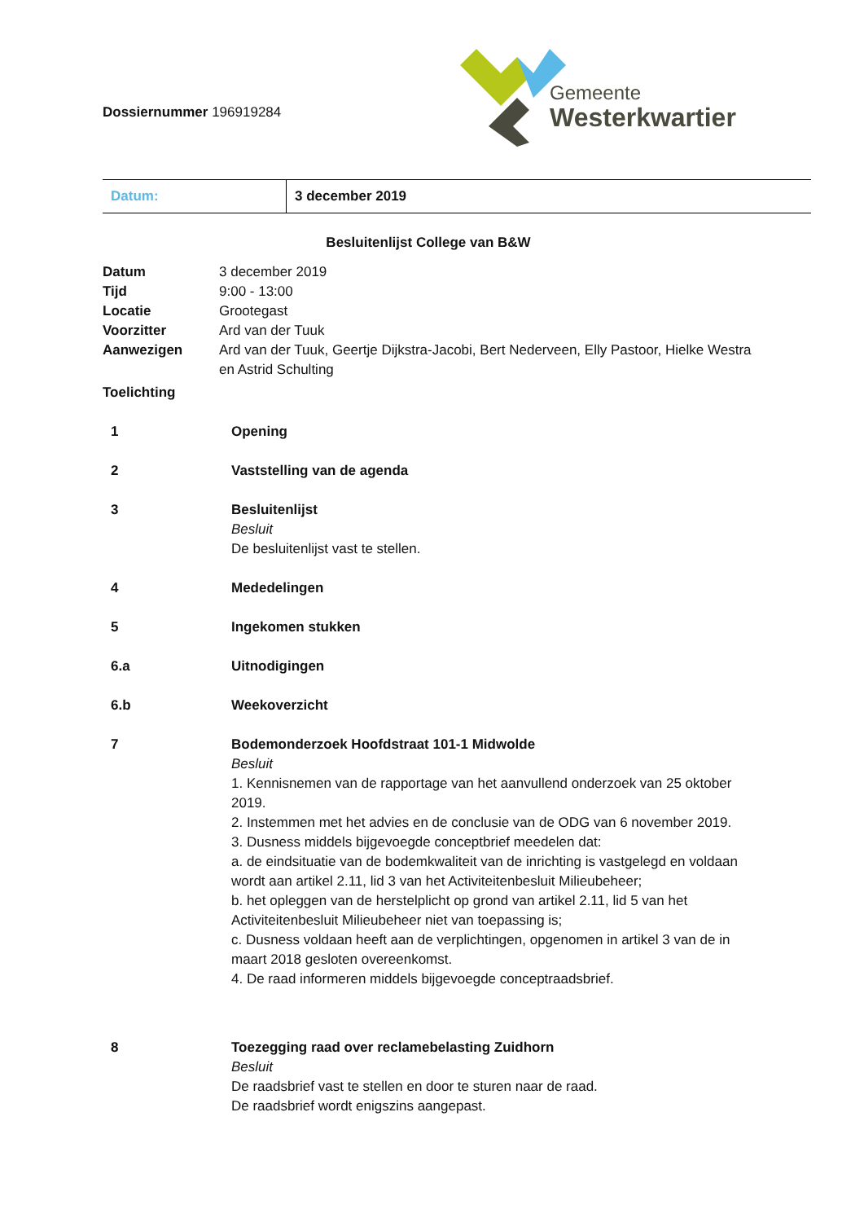Dossiernummer 196919284
Gemeente
Westerkwartier
| Datum: | 3 december 2019 |
Besluitenlijst College van B&W
| Datum | 3 december 2019 |
| Tijd | 9:00 - 13:00 |
| Locatie | Grootegast |
| Voorzitter | Ard van der Tuuk |
| Aanwezigen | Ard van der Tuuk, Geertje Dijkstra-Jacobi, Bert Nederveen, Elly Pastoor, Hielke Westra en Astrid Schulting |
| Toelichting | |
| 1 | Opening |
| 2 | Vaststelling van de agenda |
| 3 | Besluitenlijst Besluit De besluitenlijst vast te stellen. |
| 4 | Mededelingen |
| 5 | Ingekomen stukken |
| 6.a | Uitnodigingen |
| 6.b | Weekoverzicht |
| 7 | Bodemonderzoek Hoofdstraat 101-1 Midwolde Besluit 1. Kennisnemen van de rapportage van het aanvullend onderzoek van 25 oktober 2019. 2. Instemmen met het advies en de conclusie van de ODG van 6 november 2019. 3. Dusness middels bijgevoegde conceptbrief meedelen dat: a. de eindsituatie van de bodemkwaliteit van de inrichting is vastgelegd en voldaan wordt aan artikel 2.11, lid 3 van het Activiteitenbesluit Milieubeheer; b. het opleggen van de herstelplicht op grond van artikel 2.11, lid 5 van het Activiteitenbesluit Milieubeheer niet van toepassing is; c. Dusness voldaan heeft aan de verplichtingen, opgenomen in artikel 3 van de in maart 2018 gesloten overeenkomst. 4. De raad informeren middels bijgevoegde conceptraadsbrief. |
| 8 | Toezegging raad over reclamebelasting Zuidhorn Besluit De raadsbrief vast te stellen en door te sturen naar de raad. De raadsbrief wordt enigszins aangepast. |